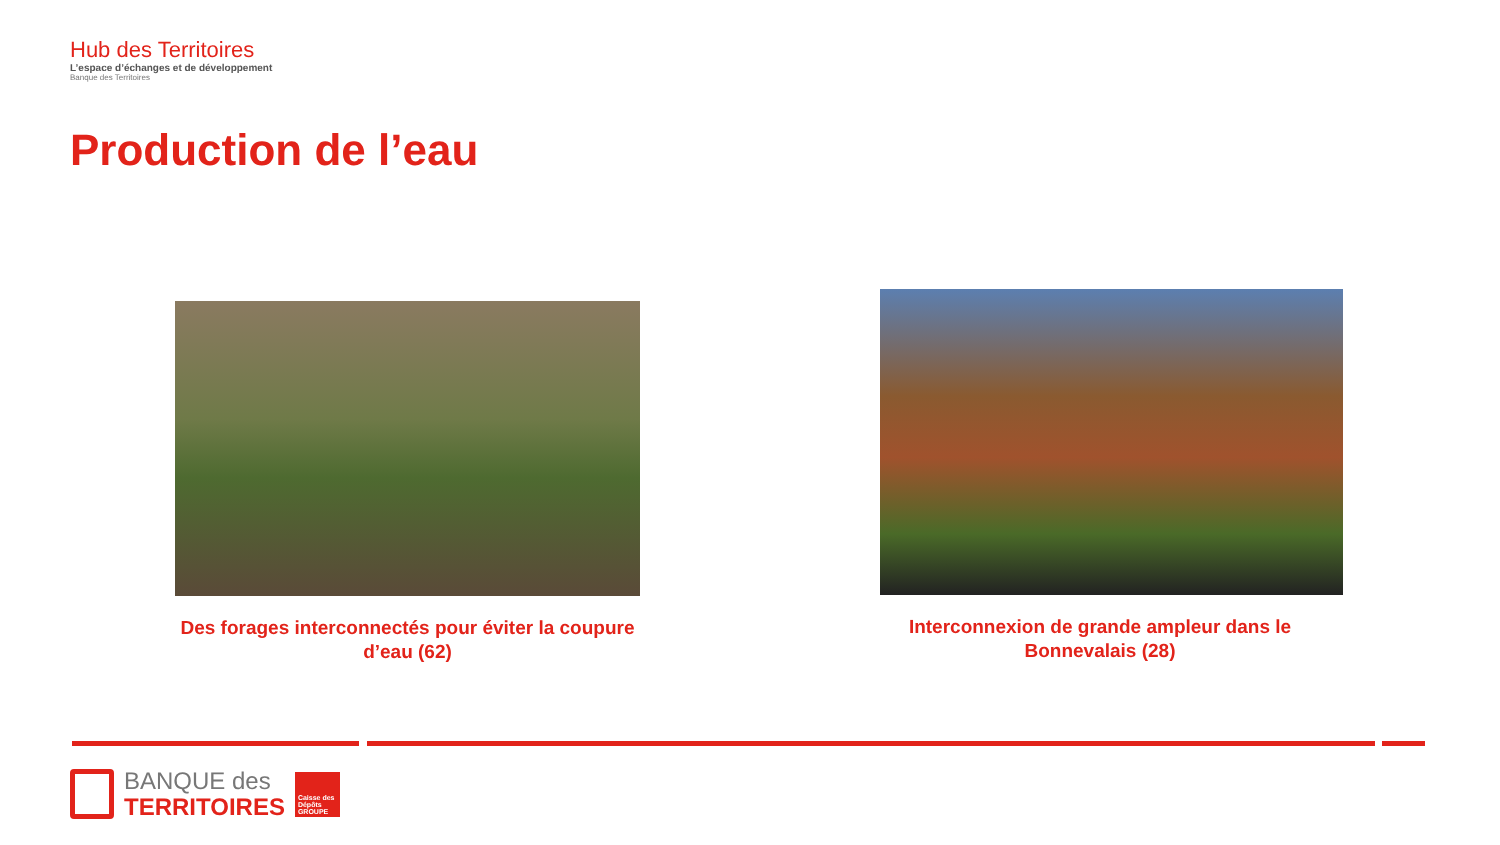Hub des Territoires
L’espace d’échanges et de développement
Banque des Territoires
Production de l’eau
Des forages interconnectés pour éviter la coupure d’eau (62)
Interconnexion de grande ampleur dans le Bonnevalais (28)
BANQUE des
TERRITOIRES
Caisse des Dépôts GROUPE